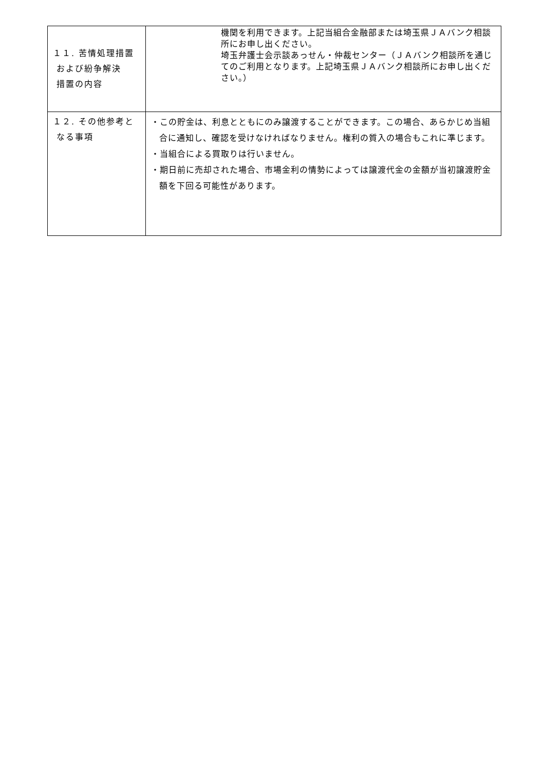| １１. 苦情処理措置 および紛争解決 措置の内容 | 機関を利用できます。上記当組合金融部または埼玉県ＪＡバンク相談所にお申し出ください。 埼玉弁護士会示談あっせん・仲裁センター（ＪＡバンク相談所を通じてのご利用となります。上記埼玉県ＪＡバンク相談所にお申し出ください。） |
| １２. その他参考と なる事項 | ・この貯金は、利息とともにのみ譲渡することができます。この場合、あらかじめ当組合に通知し、確認を受けなければなりません。権利の質入の場合もこれに準じます。 ・当組合による買取りは行いません。 ・期日前に売却された場合、市場金利の情勢によっては譲渡代金の金額が当初譲渡貯金額を下回る可能性があります。 |